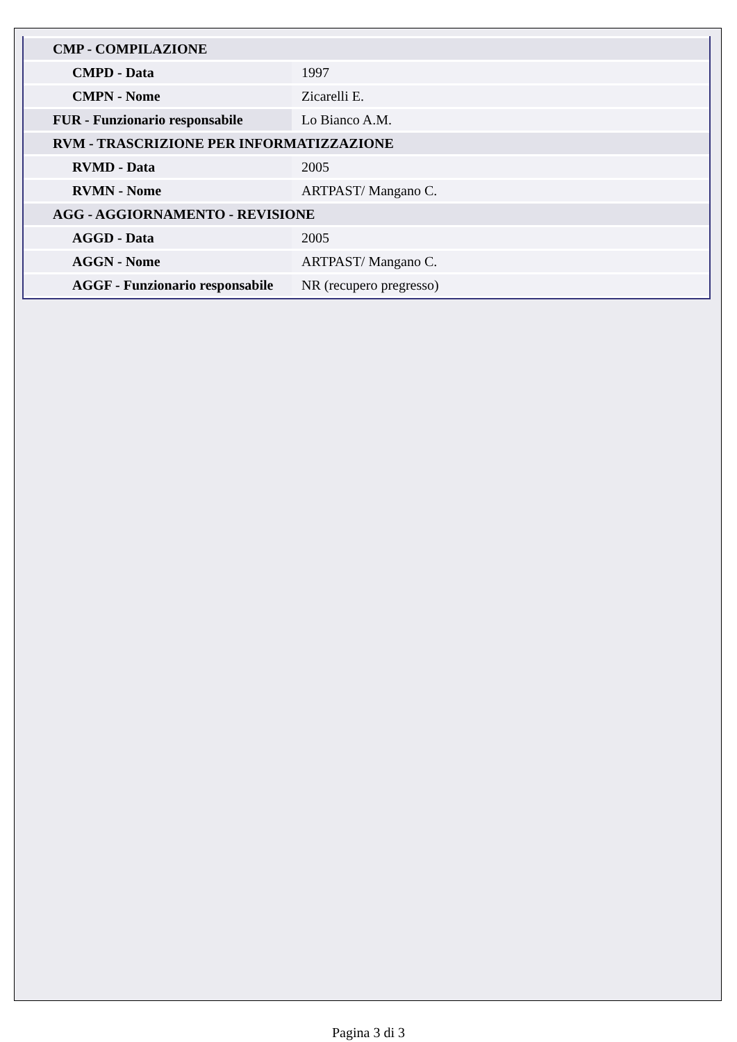| CMP - COMPILAZIONE | |
| CMPD - Data | 1997 |
| CMPN - Nome | Zicarelli E. |
| FUR - Funzionario responsabile | Lo Bianco A.M. |
| RVM - TRASCRIZIONE PER INFORMATIZZAZIONE | |
| RVMD - Data | 2005 |
| RVMN - Nome | ARTPAST/ Mangano C. |
| AGG - AGGIORNAMENTO - REVISIONE | |
| AGGD - Data | 2005 |
| AGGN - Nome | ARTPAST/ Mangano C. |
| AGGF - Funzionario responsabile | NR (recupero pregresso) |
Pagina 3 di 3